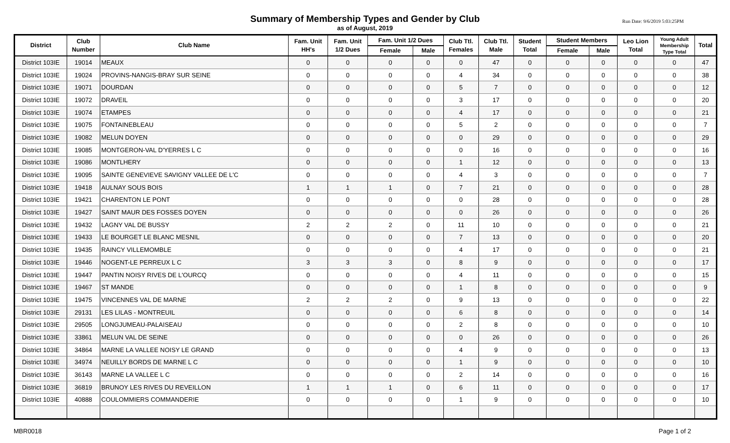Summary of Membership Types and Gender by Club
as of August, 2019
Run Date: 9/6/2019 5:03:25PM
| District | Club Number | Club Name | Fam. Unit HH's | Fam. Unit 1/2 Dues | Fam. Unit 1/2 Dues | | Club Ttl. Females | Club Ttl. Male | Student Total | Student Members | | Leo Lion Total | Young Adult Membership Type Total | Total |
| --- | --- | --- | --- | --- | --- | --- | --- | --- | --- | --- | --- | --- | --- | --- |
| | | | | | Female | Male | | | | Female | Male | | | |
| District 103IE | 19014 | MEAUX | 0 | 0 | 0 | 0 | 0 | 47 | 0 | 0 | 0 | 0 | 0 | 47 |
| District 103IE | 19024 | PROVINS-NANGIS-BRAY SUR SEINE | 0 | 0 | 0 | 0 | 4 | 34 | 0 | 0 | 0 | 0 | 0 | 38 |
| District 103IE | 19071 | DOURDAN | 0 | 0 | 0 | 0 | 5 | 7 | 0 | 0 | 0 | 0 | 0 | 12 |
| District 103IE | 19072 | DRAVEIL | 0 | 0 | 0 | 0 | 3 | 17 | 0 | 0 | 0 | 0 | 0 | 20 |
| District 103IE | 19074 | ETAMPES | 0 | 0 | 0 | 0 | 4 | 17 | 0 | 0 | 0 | 0 | 0 | 21 |
| District 103IE | 19075 | FONTAINEBLEAU | 0 | 0 | 0 | 0 | 5 | 2 | 0 | 0 | 0 | 0 | 0 | 7 |
| District 103IE | 19082 | MELUN DOYEN | 0 | 0 | 0 | 0 | 0 | 29 | 0 | 0 | 0 | 0 | 0 | 29 |
| District 103IE | 19085 | MONTGERON-VAL D'YERRES L C | 0 | 0 | 0 | 0 | 0 | 16 | 0 | 0 | 0 | 0 | 0 | 16 |
| District 103IE | 19086 | MONTLHERY | 0 | 0 | 0 | 0 | 1 | 12 | 0 | 0 | 0 | 0 | 0 | 13 |
| District 103IE | 19095 | SAINTE GENEVIEVE SAVIGNY VALLEE DE L'C | 0 | 0 | 0 | 0 | 4 | 3 | 0 | 0 | 0 | 0 | 0 | 7 |
| District 103IE | 19418 | AULNAY SOUS BOIS | 1 | 1 | 1 | 0 | 7 | 21 | 0 | 0 | 0 | 0 | 0 | 28 |
| District 103IE | 19421 | CHARENTON LE PONT | 0 | 0 | 0 | 0 | 0 | 28 | 0 | 0 | 0 | 0 | 0 | 28 |
| District 103IE | 19427 | SAINT MAUR DES FOSSES DOYEN | 0 | 0 | 0 | 0 | 0 | 26 | 0 | 0 | 0 | 0 | 0 | 26 |
| District 103IE | 19432 | LAGNY VAL DE BUSSY | 2 | 2 | 2 | 0 | 11 | 10 | 0 | 0 | 0 | 0 | 0 | 21 |
| District 103IE | 19433 | LE BOURGET LE BLANC MESNIL | 0 | 0 | 0 | 0 | 7 | 13 | 0 | 0 | 0 | 0 | 0 | 20 |
| District 103IE | 19435 | RAINCY VILLEMOMBLE | 0 | 0 | 0 | 0 | 4 | 17 | 0 | 0 | 0 | 0 | 0 | 21 |
| District 103IE | 19446 | NOGENT-LE PERREUX L C | 3 | 3 | 3 | 0 | 8 | 9 | 0 | 0 | 0 | 0 | 0 | 17 |
| District 103IE | 19447 | PANTIN NOISY RIVES DE L'OURCQ | 0 | 0 | 0 | 0 | 4 | 11 | 0 | 0 | 0 | 0 | 0 | 15 |
| District 103IE | 19467 | ST MANDE | 0 | 0 | 0 | 0 | 1 | 8 | 0 | 0 | 0 | 0 | 0 | 9 |
| District 103IE | 19475 | VINCENNES VAL DE MARNE | 2 | 2 | 2 | 0 | 9 | 13 | 0 | 0 | 0 | 0 | 0 | 22 |
| District 103IE | 29131 | LES LILAS - MONTREUIL | 0 | 0 | 0 | 0 | 6 | 8 | 0 | 0 | 0 | 0 | 0 | 14 |
| District 103IE | 29505 | LONGJUMEAU-PALAISEAU | 0 | 0 | 0 | 0 | 2 | 8 | 0 | 0 | 0 | 0 | 0 | 10 |
| District 103IE | 33861 | MELUN VAL DE SEINE | 0 | 0 | 0 | 0 | 0 | 26 | 0 | 0 | 0 | 0 | 0 | 26 |
| District 103IE | 34864 | MARNE LA VALLEE NOISY LE GRAND | 0 | 0 | 0 | 0 | 4 | 9 | 0 | 0 | 0 | 0 | 0 | 13 |
| District 103IE | 34974 | NEUILLY BORDS DE MARNE L C | 0 | 0 | 0 | 0 | 1 | 9 | 0 | 0 | 0 | 0 | 0 | 10 |
| District 103IE | 36143 | MARNE LA VALLEE L C | 0 | 0 | 0 | 0 | 2 | 14 | 0 | 0 | 0 | 0 | 0 | 16 |
| District 103IE | 36819 | BRUNOY LES RIVES DU REVEILLON | 1 | 1 | 1 | 0 | 6 | 11 | 0 | 0 | 0 | 0 | 0 | 17 |
| District 103IE | 40888 | COULOMMIERS COMMANDERIE | 0 | 0 | 0 | 0 | 1 | 9 | 0 | 0 | 0 | 0 | 0 | 10 |
MBR0018 Page 1 of 2